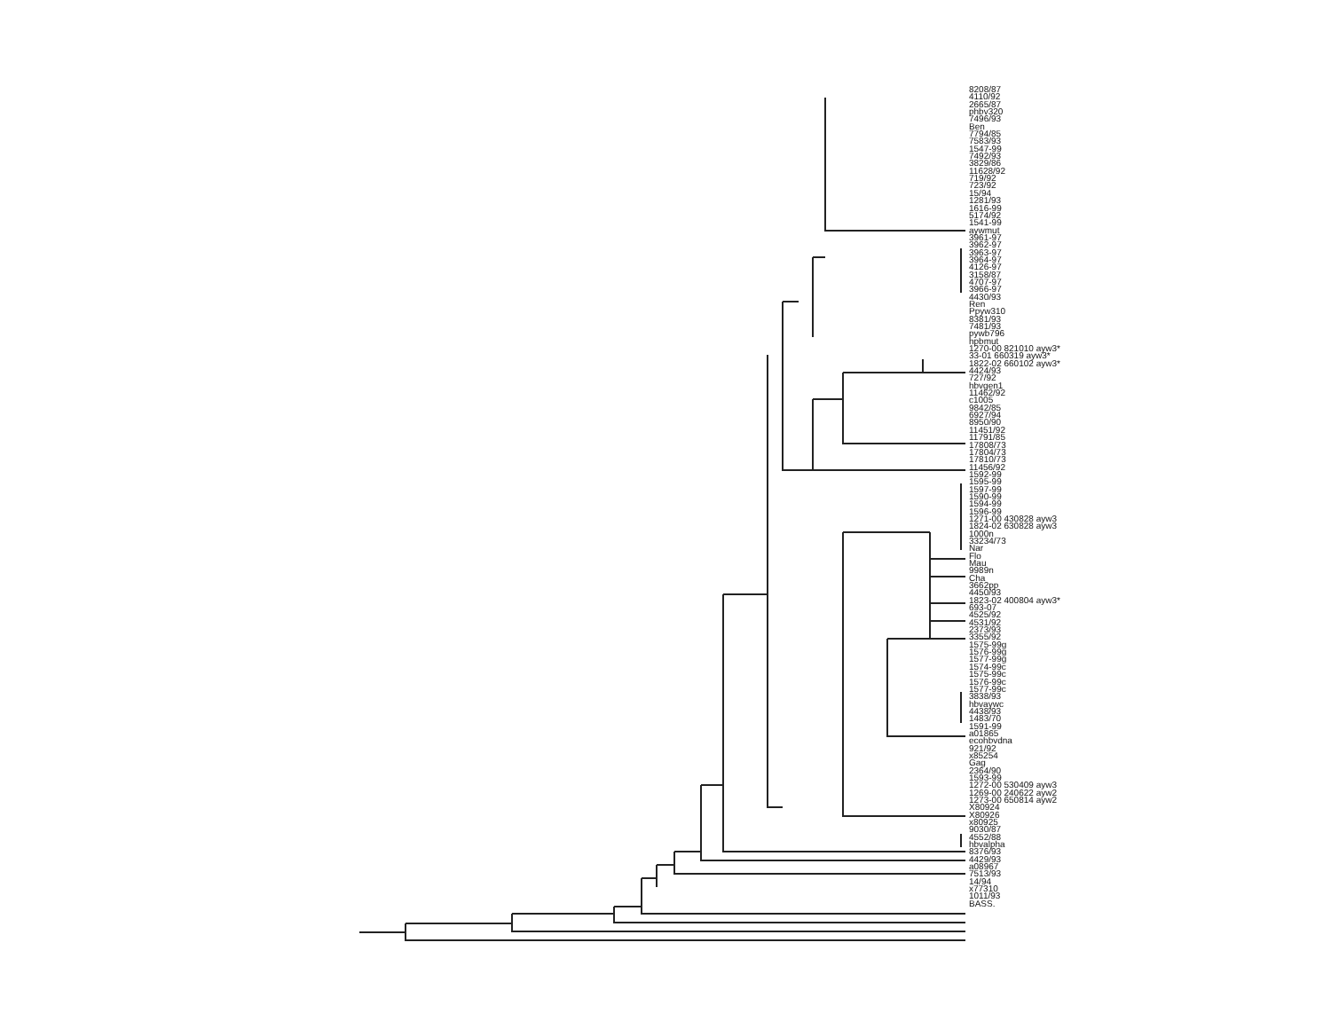8208/87
4110/92
2665/87
phbv320
7496/93
Ben
7794/85
7583/93
1547-99
7492/93
3829/86
11628/92
719/92
723/92
15/94
1281/93
1616-99
5174/92
1541-99
aywmut
3961-97
3962-97
3963-97
3964-97
4126-97
3158/87
4707-97
3966-97
4430/93
Ren
Ppyw310
8381/93
7481/93
pywb796
hpbmut
1270-00 821010 ayw3*
33-01 660319 ayw3*
1822-02 660102 ayw3*
4424/93
727/92
hbvgen1
11462/92
c1005
9842/85
6927/94
8950/90
11451/92
11791/85
17808/73
17804/73
17810/73
11456/92
1592-99
1595-99
1597-99
1590-99
1594-99
1596-99
1271-00 430828 ayw3
1824-02 630828 ayw3
1000n
33234/73
Nar
Flo
Mau
9989n
Cha
3662pp
4450/93
1823-02 400804 ayw3*
693-07
4525/92
4531/92
2373/93
3355/92
1575-99g
1576-99g
1577-99g
1574-99c
1575-99c
1576-99c
1577-99c
3838/93
hbvaywc
4438/93
1483/70
1591-99
a01865
ecohbvdna
921/92
x85254
Gag
2364/90
1593-99
1272-00 530409 ayw3
1269-00 240622 ayw2
1273-00 650814 ayw2
X80924
X80926
x80925
9030/87
4552/88
hbvalpha
8376/93
4429/93
a08967
7513/93
14/94
x77310
1011/93
BASS.